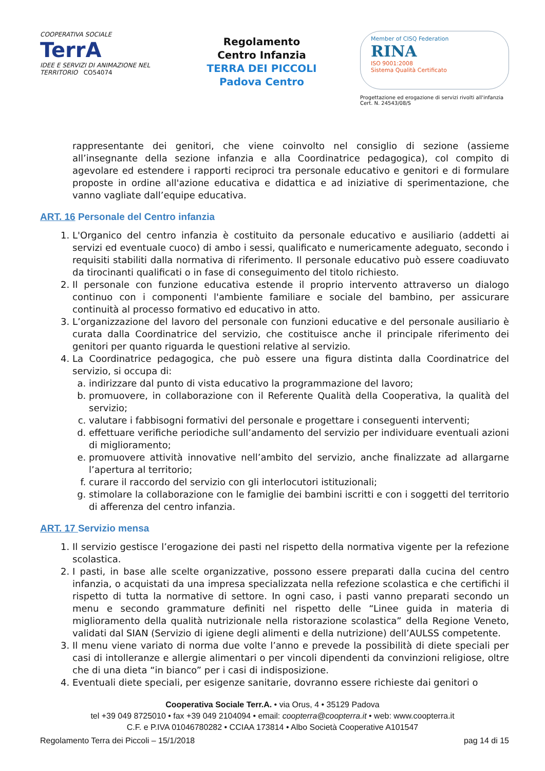COOPERATIVA SOCIALE
TerrA
IDEE E SERVIZI DI ANIMAZIONE NEL TERRITORIO CO54074
Regolamento
Centro Infanzia
TERRA DEI PICCOLI
Padova Centro
Member of CISQ Federation
RINA
ISO 9001:2008
Sistema Qualità Certificato
Progettazione ed erogazione di servizi rivolti all'infanzia
Cert. N. 24543/08/S
rappresentante dei genitori, che viene coinvolto nel consiglio di sezione (assieme all’insegnante della sezione infanzia e alla Coordinatrice pedagogica), col compito di agevolare ed estendere i rapporti reciproci tra personale educativo e genitori e di formulare proposte in ordine all'azione educativa e didattica e ad iniziative di sperimentazione, che vanno vagliate dall’equipe educativa.
ART. 16 Personale del Centro infanzia
1. L'Organico del centro infanzia è costituito da personale educativo e ausiliario (addetti ai servizi ed eventuale cuoco) di ambo i sessi, qualificato e numericamente adeguato, secondo i requisiti stabiliti dalla normativa di riferimento. Il personale educativo può essere coadiuvato da tirocinanti qualificati o in fase di conseguimento del titolo richiesto.
2. Il personale con funzione educativa estende il proprio intervento attraverso un dialogo continuo con i componenti l'ambiente familiare e sociale del bambino, per assicurare continuità al processo formativo ed educativo in atto.
3. L’organizzazione del lavoro del personale con funzioni educative e del personale ausiliario è curata dalla Coordinatrice del servizio, che costituisce anche il principale riferimento dei genitori per quanto riguarda le questioni relative al servizio.
4. La Coordinatrice pedagogica, che può essere una figura distinta dalla Coordinatrice del servizio, si occupa di:
a. indirizzare dal punto di vista educativo la programmazione del lavoro;
b. promuovere, in collaborazione con il Referente Qualità della Cooperativa, la qualità del servizio;
c. valutare i fabbisogni formativi del personale e progettare i conseguenti interventi;
d. effettuare verifiche periodiche sull’andamento del servizio per individuare eventuali azioni di miglioramento;
e. promuovere attività innovative nell’ambito del servizio, anche finalizzate ad allargarne l’apertura al territorio;
f. curare il raccordo del servizio con gli interlocutori istituzionali;
g. stimolare la collaborazione con le famiglie dei bambini iscritti e con i soggetti del territorio di afferenza del centro infanzia.
ART. 17 Servizio mensa
1. Il servizio gestisce l’erogazione dei pasti nel rispetto della normativa vigente per la refezione scolastica.
2. I pasti, in base alle scelte organizzative, possono essere preparati dalla cucina del centro infanzia, o acquistati da una impresa specializzata nella refezione scolastica e che certifichi il rispetto di tutta la normative di settore. In ogni caso, i pasti vanno preparati secondo un menu e secondo grammature definiti nel rispetto delle “Linee guida in materia di miglioramento della qualità nutrizionale nella ristorazione scolastica” della Regione Veneto, validati dal SIAN (Servizio di igiene degli alimenti e della nutrizione) dell’AULSS competente.
3. Il menu viene variato di norma due volte l’anno e prevede la possibilità di diete speciali per casi di intolleranze e allergie alimentari o per vincoli dipendenti da convinzioni religiose, oltre che di una dieta “in bianco” per i casi di indisposizione.
4. Eventuali diete speciali, per esigenze sanitarie, dovranno essere richieste dai genitori o
Cooperativa Sociale Terr.A. • via Orus, 4 • 35129 Padova
tel +39 049 8725010 • fax +39 049 2104094 • email: coopterra@coopterra.it • web: www.coopterra.it
C.F. e P.IVA 01046780282 • CCIAA 173814 • Albo Società Cooperative A101547
Regolamento Terra dei Piccoli – 15/1/2018 pag 14 di 15